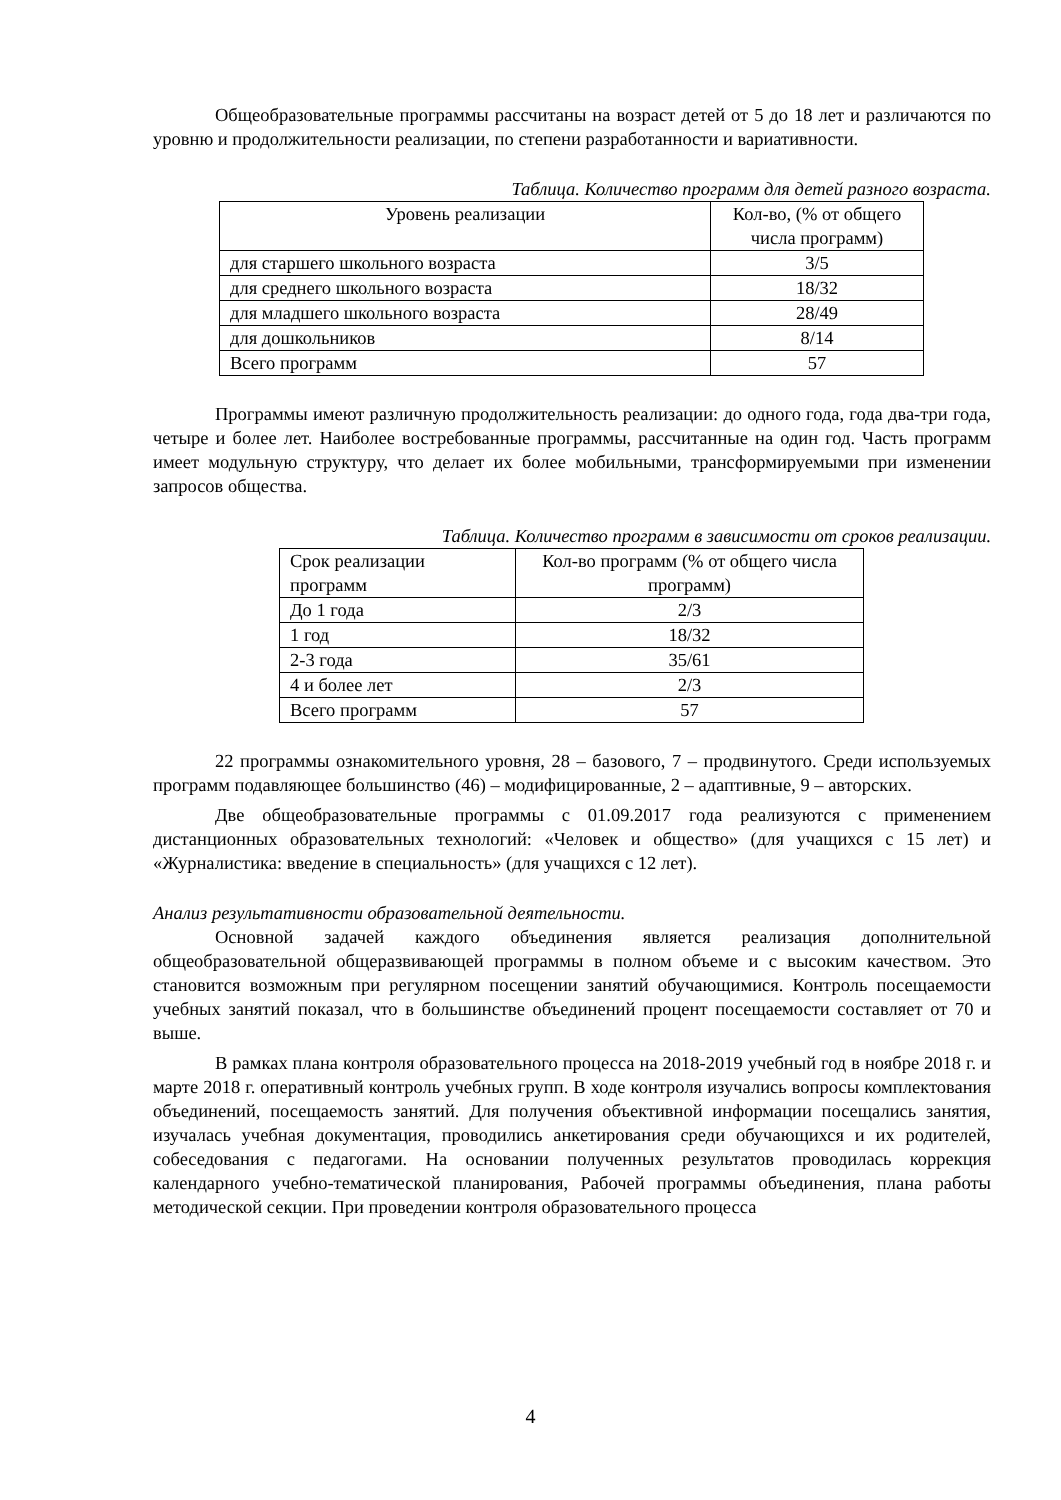Общеобразовательные программы рассчитаны на возраст детей от 5 до 18 лет и различаются по уровню и продолжительности реализации, по степени разработанности и вариативности.
Таблица. Количество программ для детей разного возраста.
| Уровень реализации | Кол-во, (% от общего числа программ) |
| для старшего школьного возраста | 3/5 |
| для среднего школьного возраста | 18/32 |
| для младшего школьного возраста | 28/49 |
| для дошкольников | 8/14 |
| Всего программ | 57 |
Программы имеют различную продолжительность реализации: до одного года, года два-три года, четыре и более лет. Наиболее востребованные программы, рассчитанные на один год. Часть программ имеет модульную структуру, что делает их более мобильными, трансформируемыми при изменении запросов общества.
Таблица. Количество программ в зависимости от сроков реализации.
| Срок реализации программ | Кол-во программ (% от общего числа программ) |
| До 1 года | 2/3 |
| 1 год | 18/32 |
| 2-3 года | 35/61 |
| 4 и более лет | 2/3 |
| Всего программ | 57 |
22 программы ознакомительного уровня, 28 – базового, 7 – продвинутого. Среди используемых программ подавляющее большинство (46) – модифицированные, 2 – адаптивные, 9 – авторских.
Две общеобразовательные программы с 01.09.2017 года реализуются с применением дистанционных образовательных технологий: «Человек и общество» (для учащихся с 15 лет) и «Журналистика: введение в специальность» (для учащихся с 12 лет).
Анализ результативности образовательной деятельности.
Основной задачей каждого объединения является реализация дополнительной общеобразовательной общеразвивающей программы в полном объеме и с высоким качеством. Это становится возможным при регулярном посещении занятий обучающимися. Контроль посещаемости учебных занятий показал, что в большинстве объединений процент посещаемости составляет от 70 и выше.
В рамках плана контроля образовательного процесса на 2018-2019 учебный год в ноябре 2018 г. и марте 2018 г. оперативный контроль учебных групп. В ходе контроля изучались вопросы комплектования объединений, посещаемость занятий. Для получения объективной информации посещались занятия, изучалась учебная документация, проводились анкетирования среди обучающихся и их родителей, собеседования с педагогами. На основании полученных результатов проводилась коррекция календарного учебно-тематической планирования, Рабочей программы объединения, плана работы методической секции. При проведении контроля образовательного процесса
4